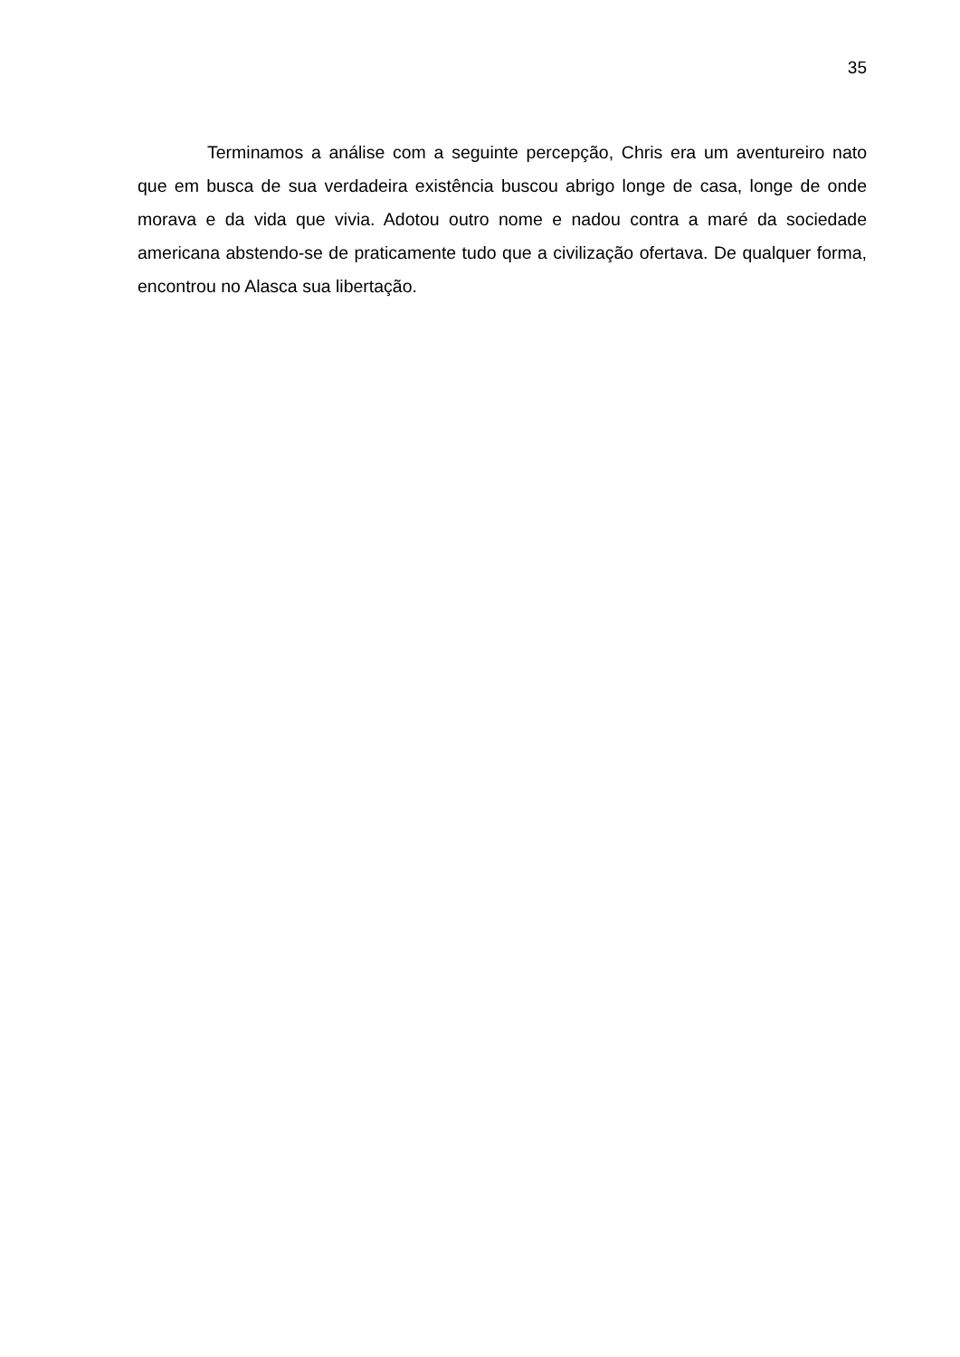35
Terminamos a análise com a seguinte percepção, Chris era um aventureiro nato que em busca de sua verdadeira existência buscou abrigo longe de casa, longe de onde morava e da vida que vivia. Adotou outro nome e nadou contra a maré da sociedade americana abstendo-se de praticamente tudo que a civilização ofertava. De qualquer forma, encontrou no Alasca sua libertação.